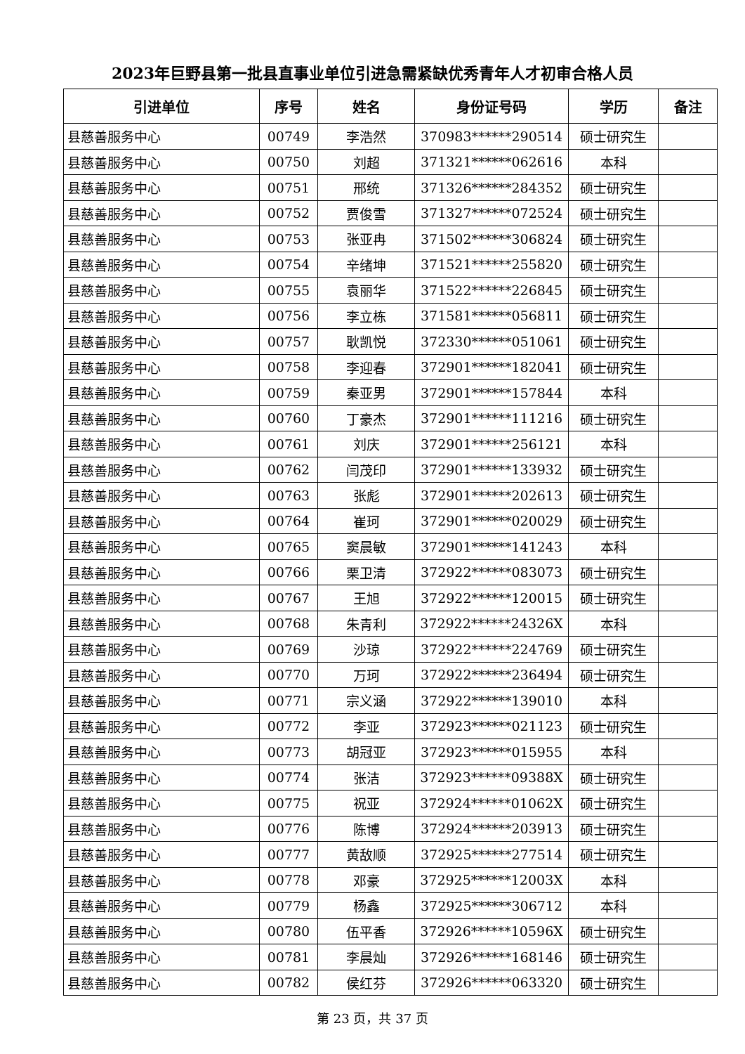2023年巨野县第一批县直事业单位引进急需紧缺优秀青年人才初审合格人员
| 引进单位 | 序号 | 姓名 | 身份证号码 | 学历 | 备注 |
| --- | --- | --- | --- | --- | --- |
| 县慈善服务中心 | 00749 | 李浩然 | 370983******290514 | 硕士研究生 | |
| 县慈善服务中心 | 00750 | 刘超 | 371321******062616 | 本科 | |
| 县慈善服务中心 | 00751 | 邢统 | 371326******284352 | 硕士研究生 | |
| 县慈善服务中心 | 00752 | 贾俊雪 | 371327******072524 | 硕士研究生 | |
| 县慈善服务中心 | 00753 | 张亚冉 | 371502******306824 | 硕士研究生 | |
| 县慈善服务中心 | 00754 | 辛绪坤 | 371521******255820 | 硕士研究生 | |
| 县慈善服务中心 | 00755 | 袁丽华 | 371522******226845 | 硕士研究生 | |
| 县慈善服务中心 | 00756 | 李立栋 | 371581******056811 | 硕士研究生 | |
| 县慈善服务中心 | 00757 | 耿凯悦 | 372330******051061 | 硕士研究生 | |
| 县慈善服务中心 | 00758 | 李迎春 | 372901******182041 | 硕士研究生 | |
| 县慈善服务中心 | 00759 | 秦亚男 | 372901******157844 | 本科 | |
| 县慈善服务中心 | 00760 | 丁豪杰 | 372901******111216 | 硕士研究生 | |
| 县慈善服务中心 | 00761 | 刘庆 | 372901******256121 | 本科 | |
| 县慈善服务中心 | 00762 | 闫茂印 | 372901******133932 | 硕士研究生 | |
| 县慈善服务中心 | 00763 | 张彪 | 372901******202613 | 硕士研究生 | |
| 县慈善服务中心 | 00764 | 崔珂 | 372901******020029 | 硕士研究生 | |
| 县慈善服务中心 | 00765 | 窦晨敏 | 372901******141243 | 本科 | |
| 县慈善服务中心 | 00766 | 栗卫清 | 372922******083073 | 硕士研究生 | |
| 县慈善服务中心 | 00767 | 王旭 | 372922******120015 | 硕士研究生 | |
| 县慈善服务中心 | 00768 | 朱青利 | 372922******24326X | 本科 | |
| 县慈善服务中心 | 00769 | 沙琼 | 372922******224769 | 硕士研究生 | |
| 县慈善服务中心 | 00770 | 万珂 | 372922******236494 | 硕士研究生 | |
| 县慈善服务中心 | 00771 | 宗义涵 | 372922******139010 | 本科 | |
| 县慈善服务中心 | 00772 | 李亚 | 372923******021123 | 硕士研究生 | |
| 县慈善服务中心 | 00773 | 胡冠亚 | 372923******015955 | 本科 | |
| 县慈善服务中心 | 00774 | 张洁 | 372923******09388X | 硕士研究生 | |
| 县慈善服务中心 | 00775 | 祝亚 | 372924******01062X | 硕士研究生 | |
| 县慈善服务中心 | 00776 | 陈博 | 372924******203913 | 硕士研究生 | |
| 县慈善服务中心 | 00777 | 黄敌顺 | 372925******277514 | 硕士研究生 | |
| 县慈善服务中心 | 00778 | 邓豪 | 372925******12003X | 本科 | |
| 县慈善服务中心 | 00779 | 杨鑫 | 372925******306712 | 本科 | |
| 县慈善服务中心 | 00780 | 伍平香 | 372926******10596X | 硕士研究生 | |
| 县慈善服务中心 | 00781 | 李晨灿 | 372926******168146 | 硕士研究生 | |
| 县慈善服务中心 | 00782 | 侯红芬 | 372926******063320 | 硕士研究生 | |
第 23 页，共 37 页